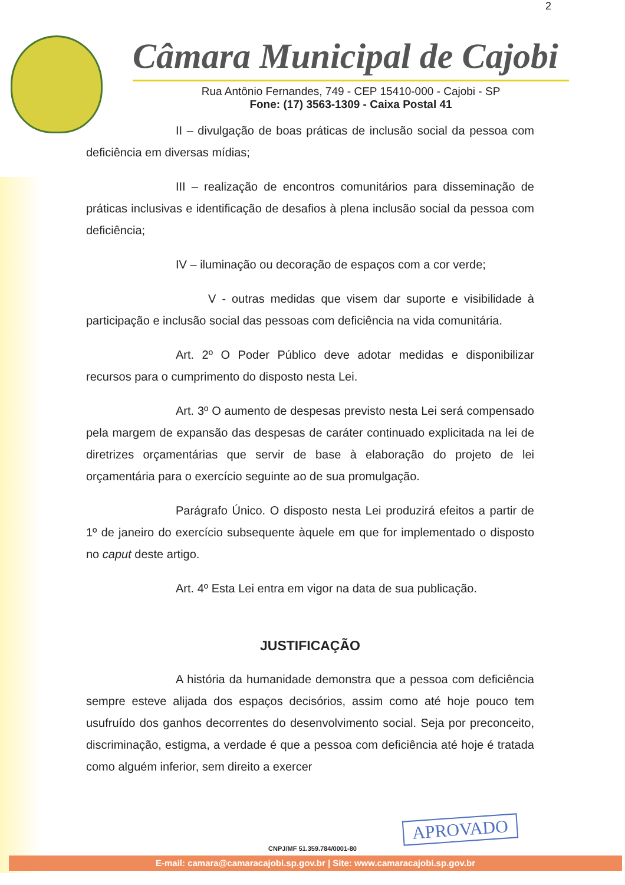2
Câmara Municipal de Cajobi
Rua Antônio Fernandes, 749 - CEP 15410-000 - Cajobi - SP
Fone: (17) 3563-1309 - Caixa Postal 41
II – divulgação de boas práticas de inclusão social da pessoa com deficiência em diversas mídias;
III – realização de encontros comunitários para disseminação de práticas inclusivas e identificação de desafios à plena inclusão social da pessoa com deficiência;
IV – iluminação ou decoração de espaços com a cor verde;
V - outras medidas que visem dar suporte e visibilidade à participação e inclusão social das pessoas com deficiência na vida comunitária.
Art. 2º O Poder Público deve adotar medidas e disponibilizar recursos para o cumprimento do disposto nesta Lei.
Art. 3º O aumento de despesas previsto nesta Lei será compensado pela margem de expansão das despesas de caráter continuado explicitada na lei de diretrizes orçamentárias que servir de base à elaboração do projeto de lei orçamentária para o exercício seguinte ao de sua promulgação.
Parágrafo Único. O disposto nesta Lei produzirá efeitos a partir de 1º de janeiro do exercício subsequente àquele em que for implementado o disposto no caput deste artigo.
Art. 4º Esta Lei entra em vigor na data de sua publicação.
JUSTIFICAÇÃO
A história da humanidade demonstra que a pessoa com deficiência sempre esteve alijada dos espaços decisórios, assim como até hoje pouco tem usufruído dos ganhos decorrentes do desenvolvimento social. Seja por preconceito, discriminação, estigma, a verdade é que a pessoa com deficiência até hoje é tratada como alguém inferior, sem direito a exercer
APROVADO
CNPJ/MF 51.359.784/0001-80
E-mail: camara@camaracajobi.sp.gov.br | Site: www.camaracajobi.sp.gov.br